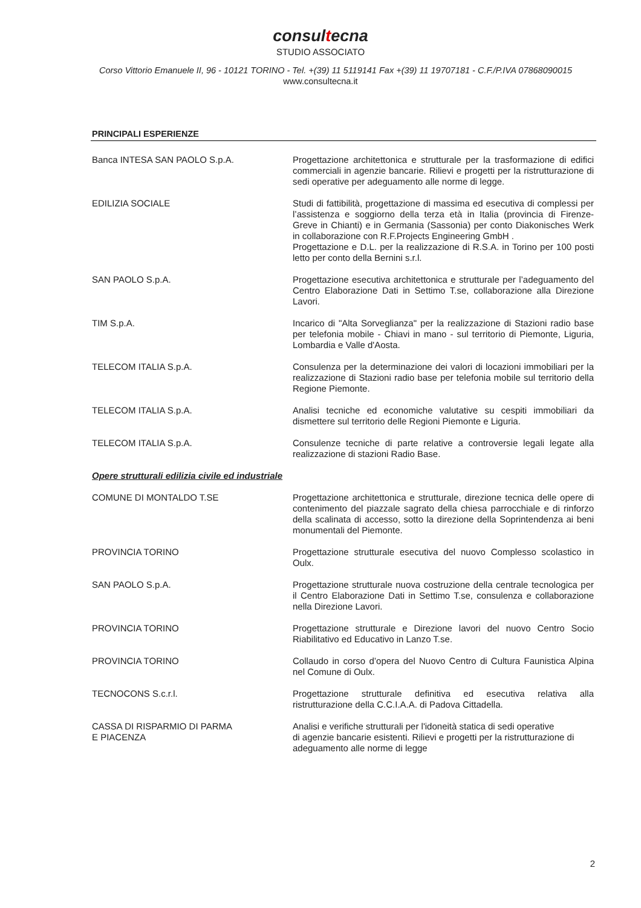consultecna
STUDIO ASSOCIATO
Corso Vittorio Emanuele II, 96 - 10121 TORINO - Tel. +(39) 11 5119141 Fax +(39) 11 19707181 - C.F./P.IVA 07868090015
www.consultecna.it
PRINCIPALI ESPERIENZE
| Banca INTESA SAN PAOLO S.p.A. | Progettazione architettonica e strutturale per la trasformazione di edifici commerciali in agenzie bancarie. Rilievi e progetti per la ristrutturazione di sedi operative per adeguamento alle norme di legge. |
| EDILIZIA SOCIALE | Studi di fattibilità, progettazione di massima ed esecutiva di complessi per l’assistenza e soggiorno della terza età in Italia (provincia di Firenze- Greve in Chianti) e in Germania (Sassonia) per conto Diakonisches Werk in collaborazione con R.F.Projects Engineering GmbH . Progettazione e D.L. per la realizzazione di R.S.A. in Torino per 100 posti letto per conto della Bernini s.r.l. |
| SAN PAOLO S.p.A. | Progettazione esecutiva architettonica e strutturale per l’adeguamento del Centro Elaborazione Dati in Settimo T.se, collaborazione alla Direzione Lavori. |
| TIM S.p.A. | Incarico di "Alta Sorveglianza" per la realizzazione di Stazioni radio base per telefonia mobile - Chiavi in mano - sul territorio di Piemonte, Liguria, Lombardia e Valle d'Aosta. |
| TELECOM ITALIA S.p.A. | Consulenza per la determinazione dei valori di locazioni immobiliari per la realizzazione di Stazioni radio base per telefonia mobile sul territorio della Regione Piemonte. |
| TELECOM ITALIA S.p.A. | Analisi tecniche ed economiche valutative su cespiti immobiliari da dismettere sul territorio delle Regioni Piemonte e Liguria. |
| TELECOM ITALIA S.p.A. | Consulenze tecniche di parte relative a controversie legali legate alla realizzazione di stazioni Radio Base. |
| Opere strutturali edilizia civile ed industriale | |
| COMUNE DI MONTALDO T.SE | Progettazione architettonica e strutturale, direzione tecnica delle opere di contenimento del piazzale sagrato della chiesa parrocchiale e di rinforzo della scalinata di accesso, sotto la direzione della Soprintendenza ai beni monumentali del Piemonte. |
| PROVINCIA TORINO | Progettazione strutturale esecutiva del nuovo Complesso scolastico in Oulx. |
| SAN PAOLO S.p.A. | Progettazione strutturale nuova costruzione della centrale tecnologica per il Centro Elaborazione Dati in Settimo T.se, consulenza e collaborazione nella Direzione Lavori. |
| PROVINCIA TORINO | Progettazione strutturale e Direzione lavori del nuovo Centro Socio Riabilitativo ed Educativo in Lanzo T.se. |
| PROVINCIA TORINO | Collaudo in corso d’opera del Nuovo Centro di Cultura Faunistica Alpina nel Comune di Oulx. |
| TECNOCONS S.c.r.l. | Progettazione strutturale definitiva ed esecutiva relativa alla ristrutturazione della C.C.I.A.A. di Padova Cittadella. |
| CASSA DI RISPARMIO DI PARMA E PIACENZA | Analisi e verifiche strutturali per l'idoneità statica di sedi operative di agenzie bancarie esistenti. Rilievi e progetti per la ristrutturazione di adeguamento alle norme di legge |
2